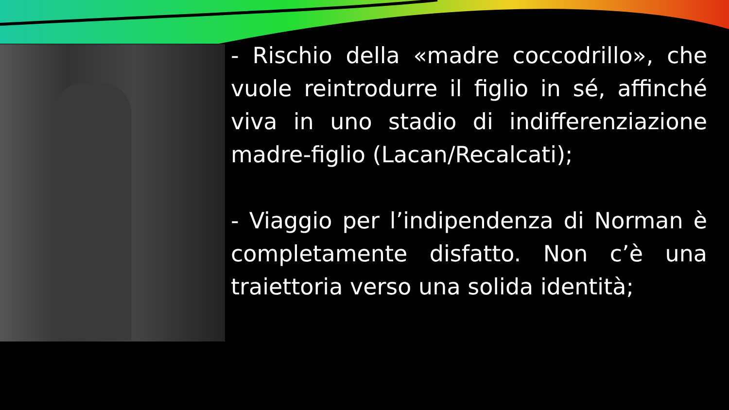- Rischio della «madre coccodrillo», che vuole reintrodurre il figlio in sé, affinché viva in uno stadio di indifferenziazione madre-figlio (Lacan/Recalcati);
- Viaggio per l’indipendenza di Norman è completamente disfatto. Non c’è una traiettoria verso una solida identità;